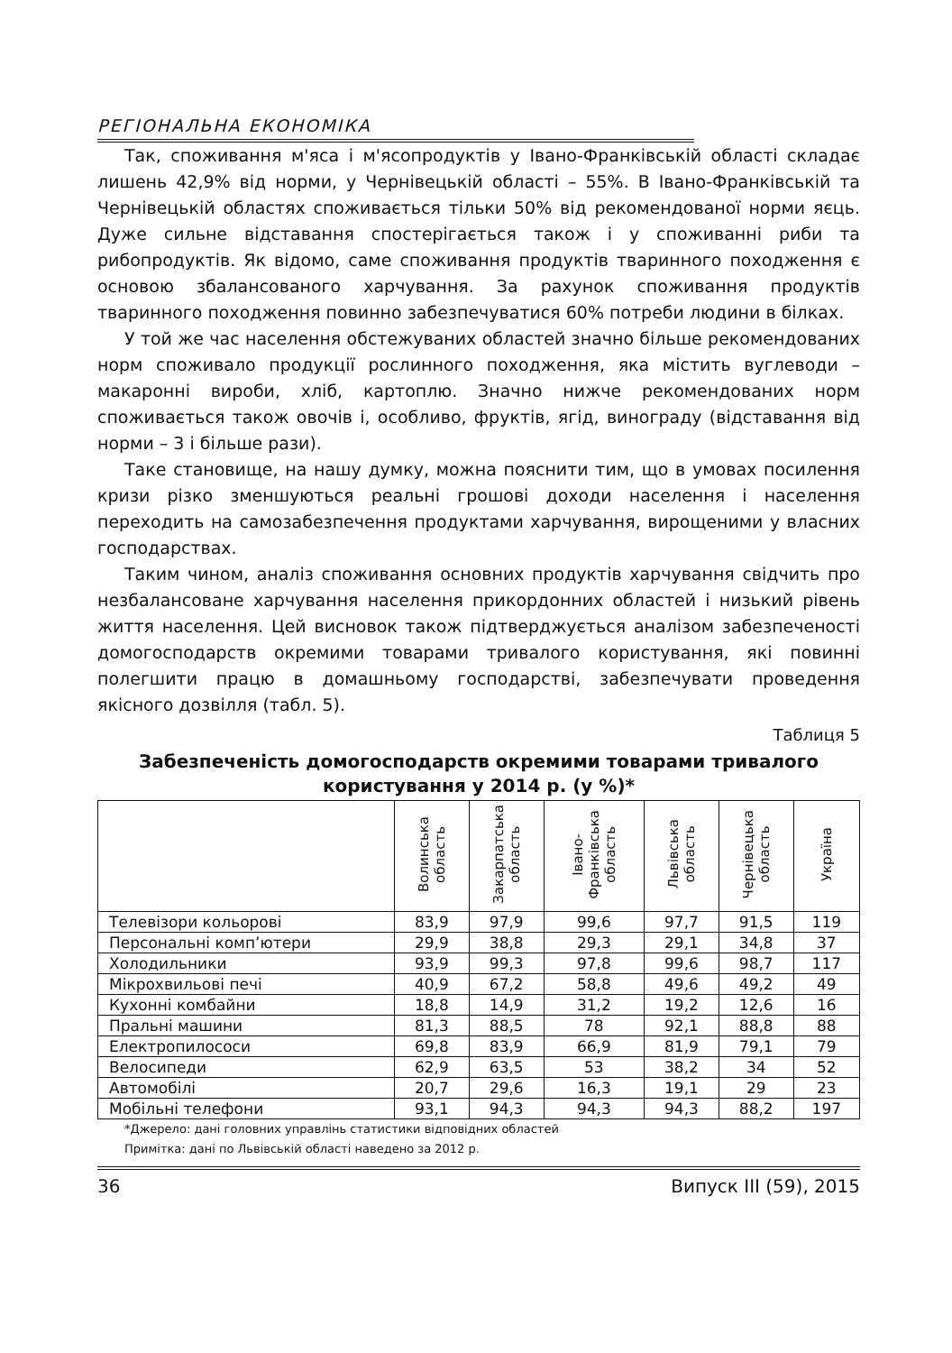РЕГІОНАЛЬНА ЕКОНОМІКА
Так, споживання м'яса і м'ясопродуктів у Івано-Франківській області складає лишень 42,9% від норми, у Чернівецькій області – 55%. В Івано-Франківській та Чернівецькій областях споживається тільки 50% від рекомендованої норми яєць. Дуже сильне відставання спостерігається також і у споживанні риби та рибопродуктів. Як відомо, саме споживання продуктів тваринного походження є основою збалансованого харчування. За рахунок споживання продуктів тваринного походження повинно забезпечуватися 60% потреби людини в білках.
У той же час населення обстежуваних областей значно більше рекомендованих норм споживало продукції рослинного походження, яка містить вуглеводи – макаронні вироби, хліб, картоплю. Значно нижче рекомендованих норм споживається також овочів і, особливо, фруктів, ягід, винограду (відставання від норми – 3 і більше рази).
Таке становище, на нашу думку, можна пояснити тим, що в умовах посилення кризи різко зменшуються реальні грошові доходи населення і населення переходить на самозабезпечення продуктами харчування, вирощеними у власних господарствах.
Таким чином, аналіз споживання основних продуктів харчування свідчить про незбалансоване харчування населення прикордонних областей і низький рівень життя населення. Цей висновок також підтверджується аналізом забезпеченості домогосподарств окремими товарами тривалого користування, які повинні полегшити працю в домашньому господарстві, забезпечувати проведення якісного дозвілля (табл. 5).
Таблиця 5
Забезпеченість домогосподарств окремими товарами тривалого користування у 2014 р. (у %)*
| | Волинська область | Закарпатська область | Івано- Франківська область | Львівська область | Чернівецька область | Україна |
| --- | --- | --- | --- | --- | --- | --- |
| Телевізори кольорові | 83,9 | 97,9 | 99,6 | 97,7 | 91,5 | 119 |
| Персональні комп’ютери | 29,9 | 38,8 | 29,3 | 29,1 | 34,8 | 37 |
| Холодильники | 93,9 | 99,3 | 97,8 | 99,6 | 98,7 | 117 |
| Мікрохвильові печі | 40,9 | 67,2 | 58,8 | 49,6 | 49,2 | 49 |
| Кухонні комбайни | 18,8 | 14,9 | 31,2 | 19,2 | 12,6 | 16 |
| Пральні машини | 81,3 | 88,5 | 78 | 92,1 | 88,8 | 88 |
| Електропилососи | 69,8 | 83,9 | 66,9 | 81,9 | 79,1 | 79 |
| Велосипеди | 62,9 | 63,5 | 53 | 38,2 | 34 | 52 |
| Автомобілі | 20,7 | 29,6 | 16,3 | 19,1 | 29 | 23 |
| Мобільні телефони | 93,1 | 94,3 | 94,3 | 94,3 | 88,2 | 197 |
*Джерело: дані головних управлінь статистики відповідних областей
Примітка: дані по Львівській області наведено за 2012 р.
36 Випуск III (59), 2015